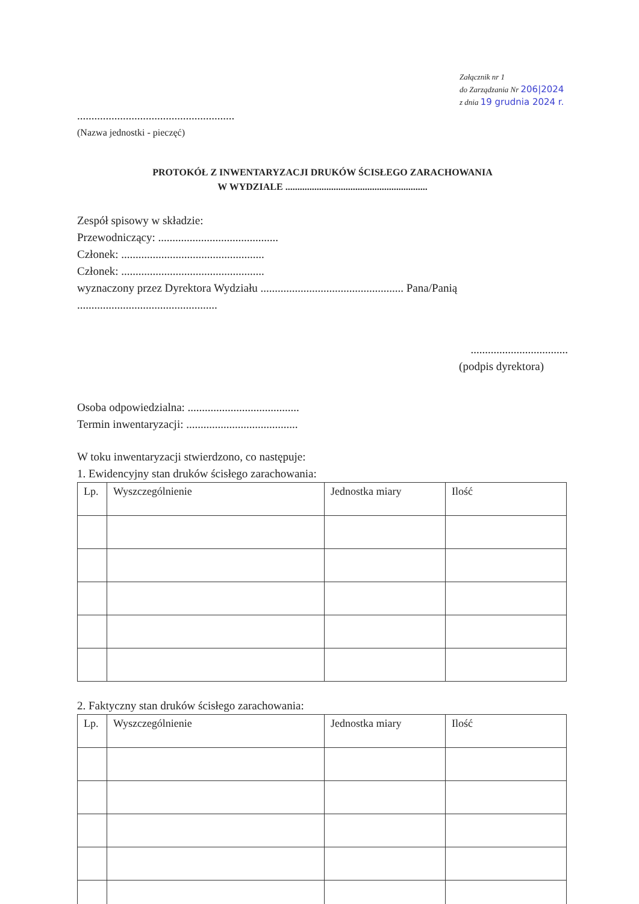Załącznik nr 1
do Zarządzania Nr 206|2024
z dnia 19 grudnia 2024 r.
.......................................................
(Nazwa jednostki - pieczęć)
PROTOKÓŁ Z INWENTARYZACJI DRUKÓW ŚCISŁEGO ZARACHOWANIA
W WYDZIALE ...........................................................
Zespół spisowy w składzie:
Przewodniczący: ..........................................
Członek: ..................................................
Członek: ..................................................
wyznaczony przez Dyrektora Wydziału .................................................. Pana/Panią
.................................................
..................................
(podpis dyrektora)
Osoba odpowiedzialna: .......................................
Termin inwentaryzacji: .......................................
W toku inwentaryzacji stwierdzono, co następuje:
1. Ewidencyjny stan druków ścisłego zarachowania:
| Lp. | Wyszczególnienie | Jednostka miary | Ilość |
| --- | --- | --- | --- |
2. Faktyczny stan druków ścisłego zarachowania:
| Lp. | Wyszczególnienie | Jednostka miary | Ilość |
| --- | --- | --- | --- |